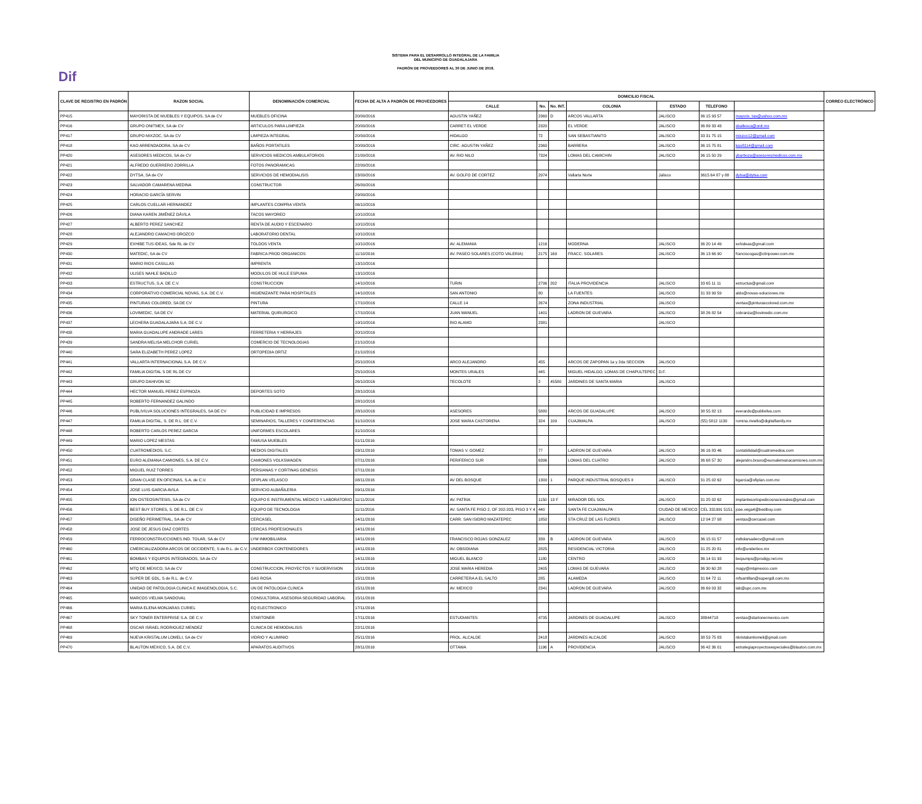Dif
SISTEMA PARA EL DESARROLLO INTEGRAL DE LA FAMILIA
DEL MUNICIPIO DE GUADALAJARA
PADRÓN DE PROVEEDORES AL 30 DE JUNIO DE 2018.
| CLAVE DE REGISTRO EN PADRÓN | RAZON SOCIAL | DENOMINACIÓN COMERCIAL | FECHA DE ALTA A PADRÓN DE PROVEEDORES | DOMICILIO FISCAL | | | | | | | CORREO ELECTRÓNICO |
| --- | --- | --- | --- | --- | --- | --- | --- | --- | --- | --- | --- |
| | | | | CALLE | No. | No. INT. | COLONIA | ESTADO | TELEFONO | | |
| PP415 | MAYORISTA DE MUEBLES Y EQUIPOS, SA de CV | MUEBLES OFICINA | 20/09/2016 | AGUSTIN YAÑEZ | 2360 | D | ARCOS VALLARTA | JALISCO | 36 15 93 57 | mayoris_tas@yahoo.com.mx | |
| PP416 | GRUPO ONITMEX, SA de CV | ARTICULOS PARA LIMPIEZA | 20/09/2016 | CARRET EL VERDE | 2320 | | EL VERDE | JALISCO | 36 89 33 43 | sballesca@onit.mx | |
| PP417 | GRUPO MIXZOC, SA de CV | LIMPIEZA INTEGRAL | 20/09/2016 | HIDALGO | 72 | | SAN SEBASTIANITO | JALISCO | 33 31 75 15 | mixzoc12@gmail.com | |
| PP418 | KAO ARRENDADORA, SA de CV | BAÑOS PORTATILES | 20/09/2016 | CIRC. AGUSTIN YAÑEZ | 2360 | | BARRERA | JALISCO | 36 15 75 81 | kao8114@gmail.com | |
| PP420 | ASESORES MEDICOS, SA de CV | SERVICIOS MEDICOS AMBULATORIOS | 21/09/2016 | AV. RIO NILO | 7324 | | LOMAS DEL CAMICHIN | JALISCO | 36 15 50 29 | ybarboza@asesoresmedicos.com.mx | |
| PP421 | ALFREDO GUERRERO ZORRILLA | FOTOS PANORAMICAS | 22/09/2016 | | | | | | | | |
| PP422 | DYTSA, SA de CV | SERVICIOS DE HEMODIALISIS | 23/09/2016 | AV. GOLFO DE CORTEZ | 2974 | | Vallarta Norte | Jalisco | 3615 64 87 y 88 | dytsa@dytsa.com | |
| PP423 | SALVADOR CAMARENA MEDINA | CONSTRUCTOR | 26/09/2016 | | | | | | | | |
| PP424 | HORACIO GARCÍA SERVIN | | 29/09/2016 | | | | | | | | |
| PP425 | CARLOS CUELLAR HERNANDEZ | IMPLANTES COMPRA VENTA | 06/10/2016 | | | | | | | | |
| PP426 | DIANA KAREN JIMÉNEZ DÁVILA | TACOS MAYOREO | 10/10/2016 | | | | | | | | |
| PP427 | ALBERTO PEREZ SANCHEZ | RENTA DE AUDIO Y ESCENARIO | 10/10/2016 | | | | | | | | |
| PP428 | ALEJANDRO CAMACHO OROZCO | LABORATORIO DENTAL | 10/10/2016 | | | | | | | | |
| PP429 | EXHIBE TUS IDEAS, Sde RL de CV | TOLDOS VENTA | 10/10/2016 | AV. ALEMANIA | 1216 | | MODERNA | JALISCO | 36 20 14 49 | exhideas@gmail.com | |
| PP430 | MATEDIC, SA de CV | FABRICA PROD ORGANICOS | 11/10/2016 | AV. PASEO SOLARES (COTO VALERIA) | 2175 | 169 | FRACC. SOLARES | JALISCO | 36 13 66 90 | franciscogas@citripower.com.mx | |
| PP431 | MARIO RIOS CASILLAS | IMPRENTA | 13/10/2016 | | | | | | | | |
| PP432 | ULISES NAHLE BADILLO | MODULOS DE HULE ESPUMA | 13/10/2016 | | | | | | | | |
| PP433 | ESTRUCTUS, S.A. DE C.V. | CONSTRUCCION | 14/10/2016 | TURIN | 2796 | 202 | ITALIA PROVIDENCIA | JALISCO | 33 65 11 11 | estructus@gmail.com | |
| PP434 | CORPORATIVO COMERCIAL NOVAS, S.A. DE C.V. | HIGIENIZANTE PARA HOSPITALES | 14/10/2016 | SAN ANTONIO | 80 | | LA FUENTES | JALISCO | 31 33 99 59 | aldo@novas-soluciones.mx | |
| PP435 | PINTURAS COLORED, SA DE CV | PINTURA | 17/10/2016 | CALLE 14 | 2674 | | ZONA INDUSTRIAL | JALISCO | | ventas@pinturascolored.com.mx | |
| PP436 | LOVIMEDIC, SA DE CV | MATERIAL QUIRURGICO | 17/10/2016 | JUAN MANUEL | 1401 | | LADRON DE GUEVARA | JALISCO | 38 26 82 54 | cobranza@lovimedic.com.mx | |
| PP437 | LECHERA GUADALAJARA S.A. DE C.V. | | 19/10/2016 | RIO ALAMO | 2381 | | | JALISCO | | | |
| PP438 | MARIA GUADALUPE ANDRADE LARES | FERRETERIA Y HERRAJES | 20/10/2016 | | | | | | | | |
| PP439 | SANDRA MELISA MELCHOR CURIEL | COMERCIO DE TECNOLOGIAS | 21/10/2016 | | | | | | | | |
| PP440 | SARA ELIZABETH PEREZ LOPEZ | ORTOPEDIA ORTIZ | 21/10/2016 | | | | | | | | |
| PP441 | VALLARTA INTERNACIONAL S.A. DE C.V. | | 25/10/2016 | ARCO ALEJANDRO | 455 | | ARCOS DE ZAPOPAN 1a y 2da SECCION | JALISCO | | | |
| PP442 | FAMILIA DIGITAL S DE RL DE CV | | 25/10/2016 | MONTES URALES | 445 | | MIGUEL HIDALGO, LOMAS DE CHAPULTEPEC | D.F. | | | |
| PP443 | GRUPO DAHIVON SC | | 26/10/2016 | TECOLOTE | 2 | 45580 | JARDINES DE SANTA MARIA | JALISCO | | | |
| PP444 | HECTOR MANUEL PEREZ ESPINOZA | DEPORTES SOTO | 28/10/2016 | | | | | | | | |
| PP445 | ROBERTO FERNANDEZ GALINDO | | 28/10/2016 | | | | | | | | |
| PP446 | PUBLIVILVA SOLUCIONES INTEGRALES, SA DE CV | PUBLICIDAD E IMPRESOS | 28/10/2016 | ASESORES | 5880 | | ARCOS DE GUADALUPE | JALISCO | 38 55 82 13 | everardo@publivilva.com | |
| PP447 | FAMILIA DIGITAL, S. DE R.L. DE C.V. | SEMINARIOS, TALLERES Y CONFERENCIAS | 31/10/2016 | JOSE MARIA CASTORENA | 324 | 109 | CUAJIMALPA | JALISCO | (55) 5812 1130 | romina.riviello@digitalfamily.mx | |
| PP448 | ROBERTO CARLOS PEREZ GARCIA | UNIFORMES ESCOLARES | 31/10/2016 | | | | | | | | |
| PP449 | MARIO LOPEZ MESTAS | FAMUSA MUEBLES | 01/11/2016 | | | | | | | | |
| PP450 | CUATROMEDIOS, S.C. | MEDIOS DIGITALES | 03/11/2016 | TOMAS V. GOMEZ | 77 | | LADRON DE GUEVARA | JALISCO | 36 16 83 46 | contabilidad@cuatromedios.com | |
| PP451 | EURO ALEMANA CAMIONES, S.A. DE C.V. | CAMIONES VOLKSWAGEN | 07/11/2016 | PERIFERICO SUR | 6396 | | LOMAS DEL CUATRO | JALISCO | 36 68 57 30 | alejandro.bravo@euroalemanacamiones.com.mx | |
| PP452 | MIGUEL RUIZ TORRES | PERSIANAS Y CORTINAS GENESIS | 07/11/2016 | | | | | | | | |
| PP453 | GRAN CLASE EN OFICINAS, S.A. de C.V. | OFIPLAN VELASCO | 08/11/2016 | AV DEL BOSQUE | 1300 | 1 | PARQUE INDUSTRIAL BOSQUES II | JALISCO | 31 25 02 62 | bgarcia@ofiplan.com.mx | |
| PP454 | JOSE LUIS GARCIA AVILA | SERVICIO ALBAÑILERIA | 09/11/2016 | | | | | | | | |
| PP455 | ION OSTEOSINTESIS, SA de CV | EQUIPO E INSTRUMENTAL MEDICO Y LABORATORIO | 11/11/2016 | AV. PATRIA | 1150 | 13 F | MIRADOR DEL SOL | JALISCO | 31 25 02 62 | implantesortopedicosnacionales@gmail.com | |
| PP456 | BEST BUY STORES, S. DE R.L. DE C.V. | EQUIPO DE TECNOLOGIA | 11/11/2016 | AV. SANTA FE PISO 2, OF 202-203, PISO 3 Y 4 | 440 | | SANTA FE CUAJIMALPA | CIUDAD DE MEXICO | CEL 331991 5151 | jose.vega4@bestbuy.com | |
| PP457 | DISEÑO PERIMETRAL, SA de CV | CERCASEL | 14/11/2016 | CARR. SAN ISIDRO MAZATEPEC | 1850 | | STA CRUZ DE LAS FLORES | JALISCO | 12 04 27 08 | ventas@cercasel.com | |
| PP458 | JOSE DE JESUS DIAZ CORTES | CERCAS PROFESIONALES | 14/11/2016 | | | | | | | | |
| PP459 | FERROCONSTRUCCIONES IND. TOLAR, SA de CV | LYM INMOBILIARIA | 14/11/2016 | FRANCISCO ROJAS GONZALEZ | 339 | B | LADRON DE GUEVARA | JALISCO | 36 15 01 57 | indtolarsadecv@gmail.com | |
| PP460 | CMERCIALIZADORA ARCOS DE OCCIDENTE, S de R.L. de C.V. | UNDERBOX CONTENEDORES | 14/11/2016 | AV. OBSIDIANA | 2825 | | RESIDENCIAL VICTORIA | JALISCO | 31 25 20 81 | info@underbox.mx | |
| PP461 | BOMBAS Y EQUIPOS INTEGRADOS, SA de CV | | 14/11/2016 | MIGUEL BLANCO | 1180 | | CENTRO | JALISCO | 36 14 01 93 | beipumps@prodigy.net.mx | |
| PP462 | MTQ DE MEXICO, SA de CV | CONSTRUCCION, PROYECTOS Y SUOERVISION | 15/11/2016 | JOSE MARIA HEREDIA | 2405 | | LOMAS DE GUEVARA | JALISCO | 36 30 60 28 | magy@mtqmexico.com | |
| PP463 | SUPER DE GDL, S de R.L. de C.V. | GAS ROSA | 15/11/2016 | CARRETERA A EL SALTO | 285 | | ALAMEDA | JALISCO | 31 64 72 11 | mfsantillan@supergdl.com.mx | |
| PP464 | UNIDAD DE PATOLOGIA CLINICA E IMAGENOLOGIA, S.C. | UN DE PATOLOGIA CLINICA | 15/11/2016 | AV. MEXICO | 2341 | | LADRON DE GUEVARA | JALISCO | 36 69 03 32 | lab@upc.com.mx | |
| PP465 | MARCOS VIELMA SANDOVAL | CONSULTORIA, ASESORIA SEGURIDAD LABORAL | 15/11/2016 | | | | | | | | |
| PP466 | MARIA ELENA MONJARAS CURIEL | EQ ELECTRONICO | 17/11/2016 | | | | | | | | |
| PP467 | SKY TONER ENTERPRISE S.A. DE C.V. | STARTONER | 17/11/2016 | ESTUDIANTES | 4735 | | JARDINES DE GUADALUPE | JALISCO | 38844718 | ventas@startonermexico.com | |
| PP468 | OSCAR ISRAEL RODRIGUEZ MENDEZ | CLINICA DE HEMODIALISIS | 22/11/2016 | | | | | | | | |
| PP469 | NUEVA KRISTALUM LOMELI, SA de CV | VIDRIO Y ALUMINIO | 25/11/2016 | PROL. ALCALDE | 2418 | | JARDINES ALCALDE | JALISCO | 38 53 75 83 | nkristalumlomeli@gmail.com | |
| PP470 | BLAUTON MEXICO, S.A. DE C.V. | APARATOS AUDITIVOS | 28/11/2016 | OTTAWA | 1196 | A | PROVIDENCIA | JALISCO | 36 42 36 01 | estrategiaproyectosespeciales@blauton.com.mx | |